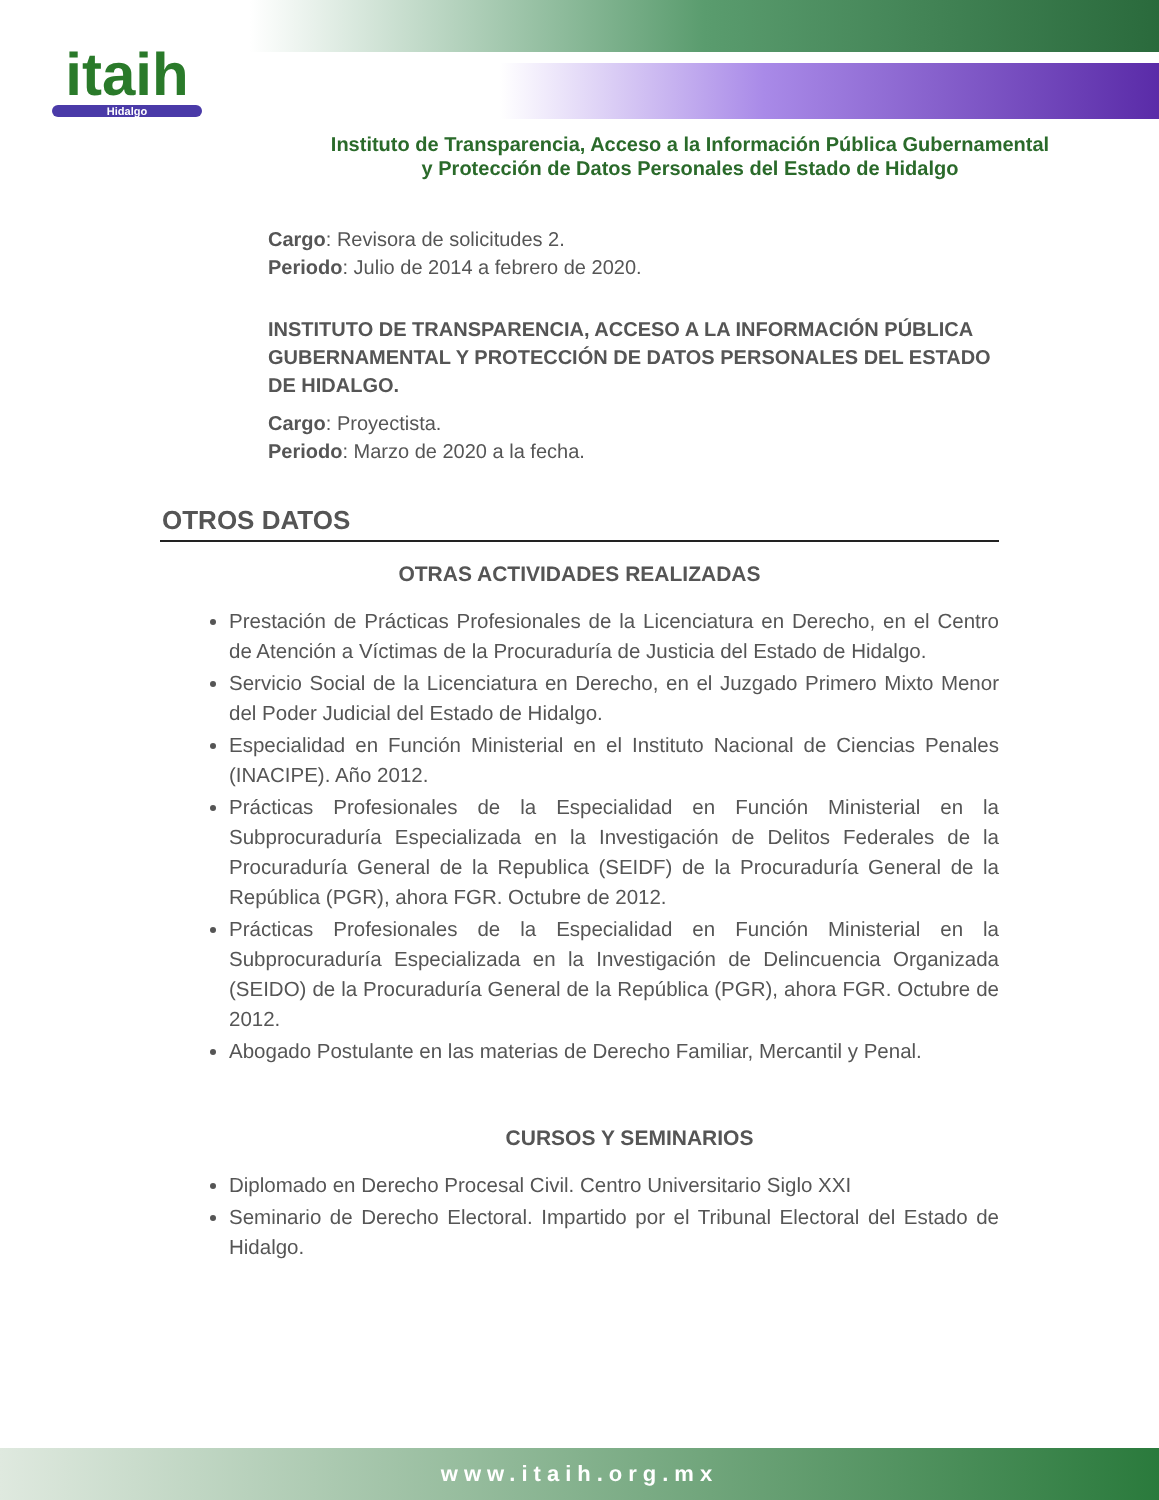itaih
Hidalgo
Instituto de Transparencia, Acceso a la Información Pública Gubernamental
y Protección de Datos Personales del Estado de Hidalgo
Cargo: Revisora de solicitudes 2.
Periodo: Julio de 2014 a febrero de 2020.
INSTITUTO DE TRANSPARENCIA, ACCESO A LA INFORMACIÓN PÚBLICA GUBERNAMENTAL Y PROTECCIÓN DE DATOS PERSONALES DEL ESTADO DE HIDALGO.
Cargo: Proyectista.
Periodo: Marzo de 2020 a la fecha.
OTROS DATOS
OTRAS ACTIVIDADES REALIZADAS
Prestación de Prácticas Profesionales de la Licenciatura en Derecho, en el Centro de Atención a Víctimas de la Procuraduría de Justicia del Estado de Hidalgo.
Servicio Social de la Licenciatura en Derecho, en el Juzgado Primero Mixto Menor del Poder Judicial del Estado de Hidalgo.
Especialidad en Función Ministerial en el Instituto Nacional de Ciencias Penales (INACIPE). Año 2012.
Prácticas Profesionales de la Especialidad en Función Ministerial en la Subprocuraduría Especializada en la Investigación de Delitos Federales de la Procuraduría General de la Republica (SEIDF) de la Procuraduría General de la República (PGR), ahora FGR. Octubre de 2012.
Prácticas Profesionales de la Especialidad en Función Ministerial en la Subprocuraduría Especializada en la Investigación de Delincuencia Organizada (SEIDO) de la Procuraduría General de la República (PGR), ahora FGR. Octubre de 2012.
Abogado Postulante en las materias de Derecho Familiar, Mercantil y Penal.
CURSOS Y SEMINARIOS
Diplomado en Derecho Procesal Civil. Centro Universitario Siglo XXI
Seminario de Derecho Electoral. Impartido por el Tribunal Electoral del Estado de Hidalgo.
www.itaih.org.mx